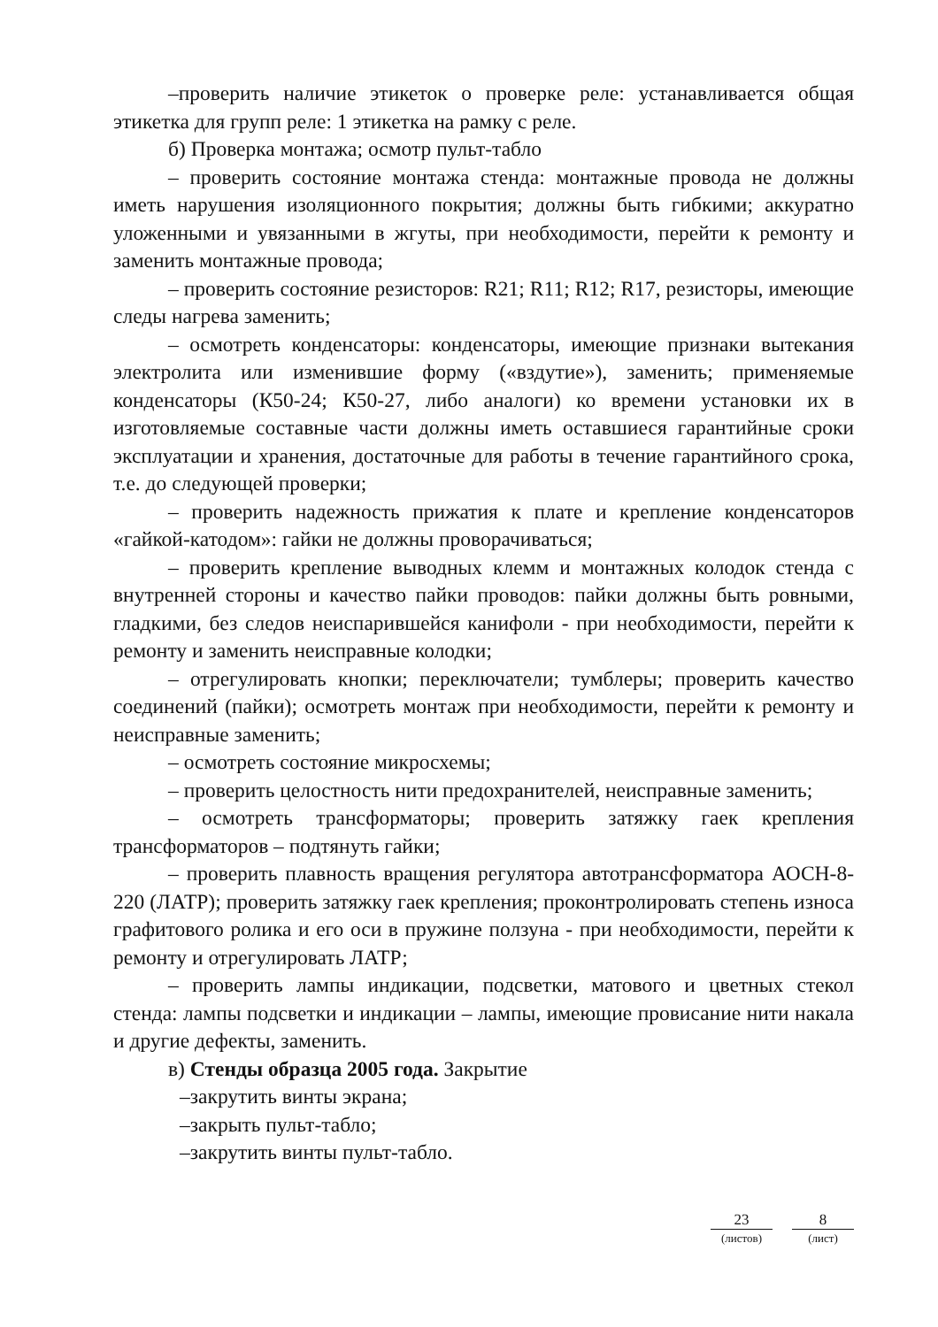–проверить наличие этикеток о проверке реле: устанавливается общая этикетка для групп реле: 1 этикетка на рамку с реле.
б) Проверка монтажа; осмотр пульт-табло
– проверить состояние монтажа стенда: монтажные провода не должны иметь нарушения изоляционного покрытия; должны быть гибкими; аккуратно уложенными и увязанными в жгуты, при необходимости, перейти к ремонту и заменить монтажные провода;
– проверить состояние резисторов: R21; R11; R12; R17, резисторы, имеющие следы нагрева заменить;
– осмотреть конденсаторы: конденсаторы, имеющие признаки вытекания электролита или изменившие форму («вздутие»), заменить; применяемые конденсаторы (К50-24; К50-27, либо аналоги) ко времени установки их в изготовляемые составные части должны иметь оставшиеся гарантийные сроки эксплуатации и хранения, достаточные для работы в течение гарантийного срока, т.е. до следующей проверки;
– проверить надежность прижатия к плате и крепление конденсаторов «гайкой-катодом»: гайки не должны проворачиваться;
– проверить крепление выводных клемм и монтажных колодок стенда с внутренней стороны и качество пайки проводов: пайки должны быть ровными, гладкими, без следов неиспарившейся канифоли - при необходимости, перейти к ремонту и заменить неисправные колодки;
– отрегулировать кнопки; переключатели; тумблеры; проверить качество соединений (пайки); осмотреть монтаж при необходимости, перейти к ремонту и неисправные заменить;
– осмотреть состояние микросхемы;
– проверить целостность нити предохранителей, неисправные заменить;
– осмотреть трансформаторы; проверить затяжку гаек крепления трансформаторов – подтянуть гайки;
– проверить плавность вращения регулятора автотрансформатора АОСН-8-220 (ЛАТР); проверить затяжку гаек крепления; проконтролировать степень износа графитового ролика и его оси в пружине ползуна - при необходимости, перейти к ремонту и отрегулировать ЛАТР;
– проверить лампы индикации, подсветки, матового и цветных стекол стенда: лампы подсветки и индикации – лампы, имеющие провисание нити накала и другие дефекты, заменить.
в) Стенды образца 2005 года. Закрытие
–закрутить винты экрана;
–закрыть пульт-табло;
–закрутить винты пульт-табло.
23
(листов)
8
(лист)